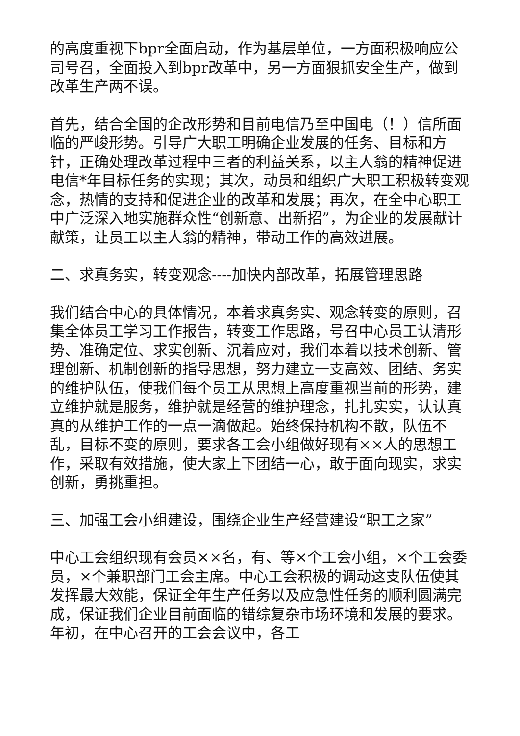的高度重视下bpr全面启动，作为基层单位，一方面积极响应公司号召，全面投入到bpr改革中，另一方面狠抓安全生产，做到改革生产两不误。
首先，结合全国的企改形势和目前电信乃至中国电（！）信所面临的严峻形势。引导广大职工明确企业发展的任务、目标和方针，正确处理改革过程中三者的利益关系，以主人翁的精神促进电信*年目标任务的实现；其次，动员和组织广大职工积极转变观念，热情的支持和促进企业的改革和发展；再次，在全中心职工中广泛深入地实施群众性“创新意、出新招”，为企业的发展献计献策，让员工以主人翁的精神，带动工作的高效进展。
二、求真务实，转变观念----加快内部改革，拓展管理思路
我们结合中心的具体情况，本着求真务实、观念转变的原则，召集全体员工学习工作报告，转变工作思路，号召中心员工认清形势、准确定位、求实创新、沉着应对，我们本着以技术创新、管理创新、机制创新的指导思想，努力建立一支高效、团结、务实的维护队伍，使我们每个员工从思想上高度重视当前的形势，建立维护就是服务，维护就是经营的维护理念，扎扎实实，认认真真的从维护工作的一点一滴做起。始终保持机构不散，队伍不乱，目标不变的原则，要求各工会小组做好现有××人的思想工作，采取有效措施，使大家上下团结一心，敢于面向现实，求实创新，勇挑重担。
三、加强工会小组建设，围绕企业生产经营建设“职工之家”
中心工会组织现有会员××名，有、等×个工会小组，×个工会委员，×个兼职部门工会主席。中心工会积极的调动这支队伍使其发挥最大效能，保证全年生产任务以及应急性任务的顺利圆满完成，保证我们企业目前面临的错综复杂市场环境和发展的要求。年初，在中心召开的工会会议中，各工